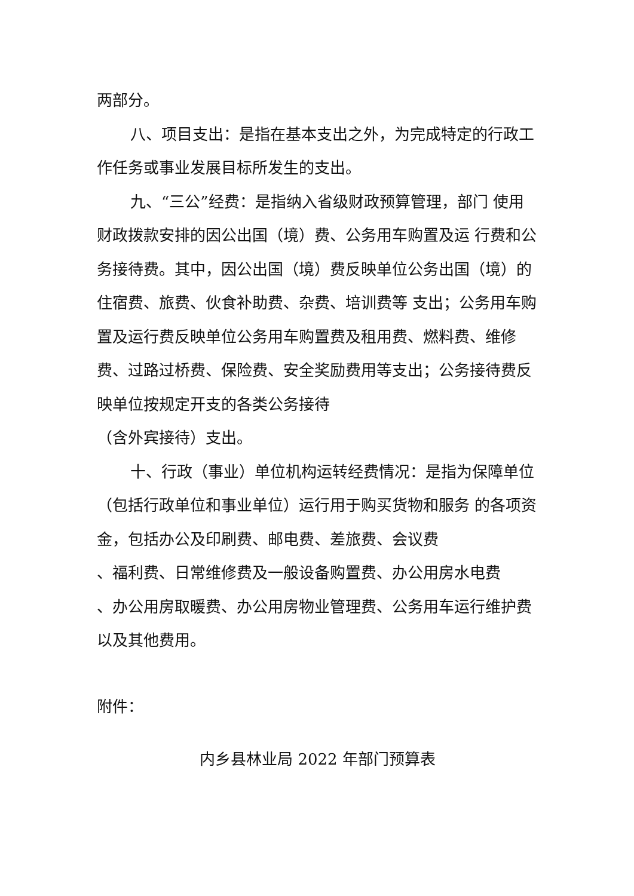两部分。
八、项目支出：是指在基本支出之外，为完成特定的行政工作任务或事业发展目标所发生的支出。
九、“三公”经费：是指纳入省级财政预算管理，部门 使用财政拨款安排的因公出国（境）费、公务用车购置及运 行费和公务接待费。其中，因公出国（境）费反映单位公务出国（境）的住宿费、旅费、伙食补助费、杂费、培训费等 支出；公务用车购置及运行费反映单位公务用车购置费及租用费、燃料费、维修费、过路过桥费、保险费、安全奖励费用等支出；公务接待费反映单位按规定开支的各类公务接待
（含外宾接待）支出。
十、行政（事业）单位机构运转经费情况：是指为保障单位（包括行政单位和事业单位）运行用于购买货物和服务 的各项资金，包括办公及印刷费、邮电费、差旅费、会议费
、福利费、日常维修费及一般设备购置费、办公用房水电费
、办公用房取暖费、办公用房物业管理费、公务用车运行维护费以及其他费用。
附件：
内乡县林业局 2022 年部门预算表